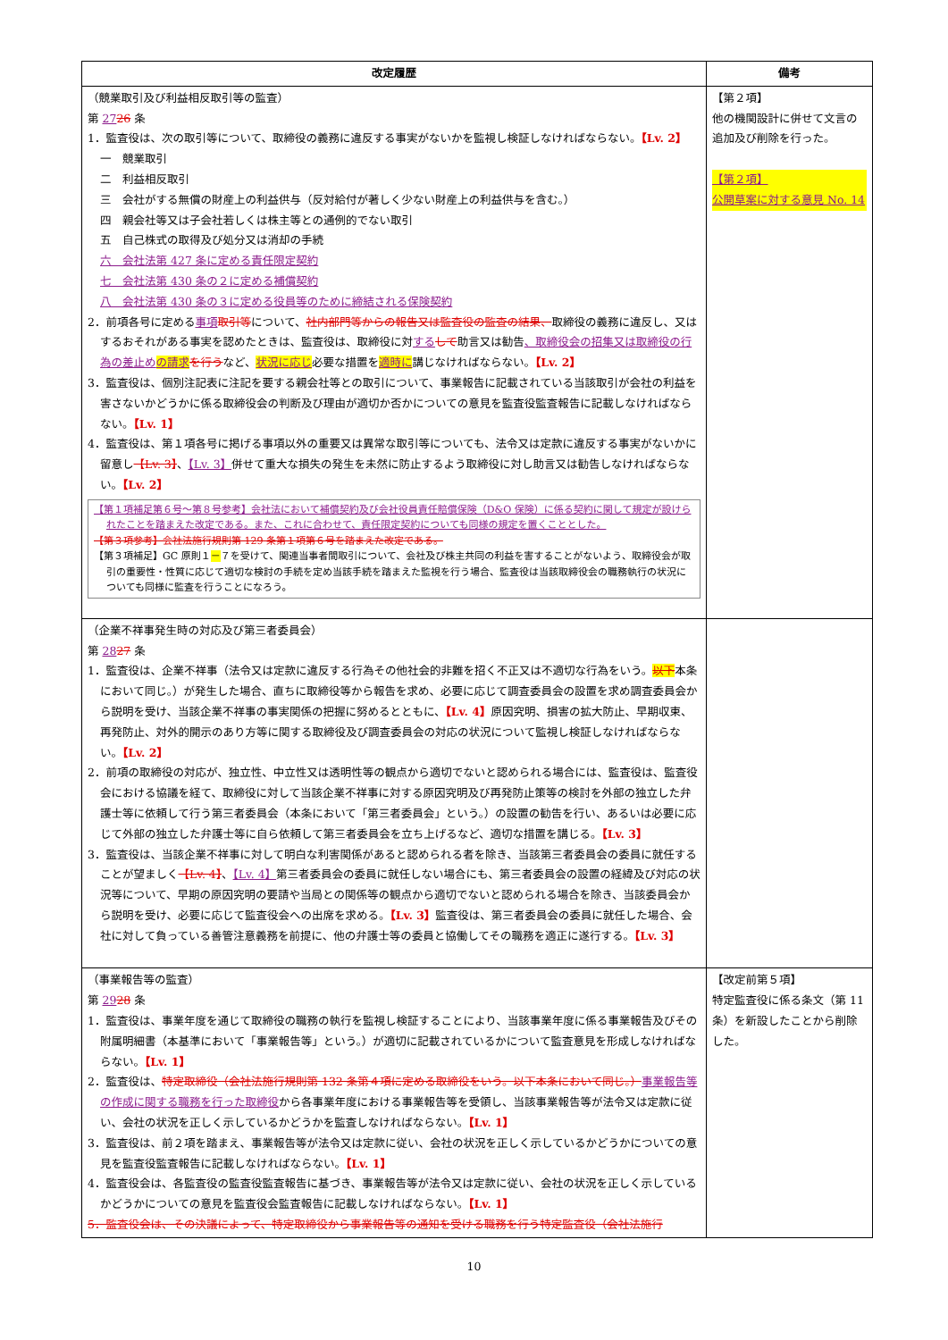| 改定履歴 | 備考 |
| --- | --- |
| （競業取引及び利益相反取引等の監査） 第 27 26 条 1．監査役は、次の取引等について、取締役の義務に違反する事実がないかを監視し検証しなければならない。 【Lv. 2】 一 競業取引 二 利益相反取引 三 会社がする無償の財産上の利益供与（反対給付が著しく少ない財産上の利益供与を含む。） 四 親会社等又は子会社若しくは株主等との通例的でない取引 五 自己株式の取得及び処分又は消却の手続 六 会社法第 427 条に定める責任限定契約 七 会社法第 430 条の２に定める補償契約 八 会社法第 430 条の３に定める役員等のために締結される保険契約 2．前項各号に定める 事項 取引等 について、 社内部門等からの報告又は監査役の監査の結果、 取締役の義務に違反し、又はするおそれがある事実を認めたときは、監査役は、取締役に対 する して 助言又は勧告 、取締役会の招集又は取締役の行為の差止め の請求 を行う など、 状況に応じ 必要な措置を 適時に 講じなければならない。 【Lv. 2】 3．監査役は、個別注記表に注記を要する親会社等との取引について、事業報告に記載されている当該取引が会社の利益を害さないかどうかに係る取締役会の判断及び理由が適切か否かについての意見を監査役監査報告に記載しなければならない。 【Lv. 1】 4．監査役は、第１項各号に掲げる事項以外の重要又は異常な取引等についても、法令又は定款に違反する事実がないかに留意し 【Lv. 3】 、 【Lv. 3】 併せて重大な損失の発生を未然に防止するよう取締役に対し助言又は勧告しなければならない。 【Lv. 2】 【第１項補足第６号～第８号参考】会社法において補償契約及び会社役員責任賠償保険（D&O 保険）に係る契約に関して規定が設けられたことを踏まえた改定である。また、これに合わせて、責任限定契約についても同様の規定を置くこととした。 【第３項参考】会社法施行規則第 129 条第１項第６号を踏まえた改定である。 【第３項補足】GC 原則１ － ７を受けて、関連当事者間取引について、会社及び株主共同の利益を害することがないよう、取締役会が取引の重要性・性質に応じて適切な検討の手続を定め当該手続を踏まえた監視を行う場合、監査役は当該取締役会の職務執行の状況についても同様に監査を行うことになろう。 | 【第２項】 他の機関設計に併せて文言の追加及び削除を行った。 【第２項】 公開草案に対する意見 No. 14 |
| （企業不祥事発生時の対応及び第三者委員会） 第 28 27 条 1．監査役は、企業不祥事（法令又は定款に違反する行為その他社会的非難を招く不正又は不適切な行為をいう。 以下 本条において同じ。）が発生した場合、直ちに取締役等から報告を求め、必要に応じて調査委員会の設置を求め調査委員会から説明を受け、当該企業不祥事の事実関係の把握に努めるとともに、 【Lv. 4】 原因究明、損害の拡大防止、早期収束、再発防止、対外的開示のあり方等に関する取締役及び調査委員会の対応の状況について監視し検証しなければならない。 【Lv. 2】 2．前項の取締役の対応が、独立性、中立性又は透明性等の観点から適切でないと認められる場合には、監査役は、監査役会における協議を経て、取締役に対して当該企業不祥事に対する原因究明及び再発防止策等の検討を外部の独立した弁護士等に依頼して行う第三者委員会（本条において「第三者委員会」という。）の設置の勧告を行い、あるいは必要に応じて外部の独立した弁護士等に自ら依頼して第三者委員会を立ち上げるなど、適切な措置を講じる。 【Lv. 3】 3．監査役は、当該企業不祥事に対して明白な利害関係があると認められる者を除き、当該第三者委員会の委員に就任することが望ましく 【Lv. 4】 、 【Lv. 4】 第三者委員会の委員に就任しない場合にも、第三者委員会の設置の経緯及び対応の状況等について、早期の原因究明の要請や当局との関係等の観点から適切でないと認められる場合を除き、当該委員会から説明を受け、必要に応じて監査役会への出席を求める。 【Lv. 3】 監査役は、第三者委員会の委員に就任した場合、会社に対して負っている善管注意義務を前提に、他の弁護士等の委員と協働してその職務を適正に遂行する。 【Lv. 3】 | |
| （事業報告等の監査） 第 29 28 条 1．監査役は、事業年度を通じて取締役の職務の執行を監視し検証することにより、当該事業年度に係る事業報告及びその附属明細書（本基準において「事業報告等」という。）が適切に記載されているかについて監査意見を形成しなければならない。 【Lv. 1】 2．監査役は、 特定取締役（会社法施行規則第 132 条第４項に定める取締役をいう。以下本条において同じ。） 事業報告等の作成に関する職務を行った取締役 から各事業年度における事業報告等を受領し、当該事業報告等が法令又は定款に従い、会社の状況を正しく示しているかどうかを監査しなければならない。 【Lv. 1】 3．監査役は、前２項を踏まえ、事業報告等が法令又は定款に従い、会社の状況を正しく示しているかどうかについての意見を監査役監査報告に記載しなければならない。 【Lv. 1】 4．監査役会は、各監査役の監査役監査報告に基づき、事業報告等が法令又は定款に従い、会社の状況を正しく示しているかどうかについての意見を監査役会監査報告に記載しなければならない。 【Lv. 1】 5．監査役会は、その決議によって、特定取締役から事業報告等の通知を受ける職務を行う特定監査役（会社法施行 | 【改定前第５項】 特定監査役に係る条文（第 11 条）を新設したことから削除した。 |
10